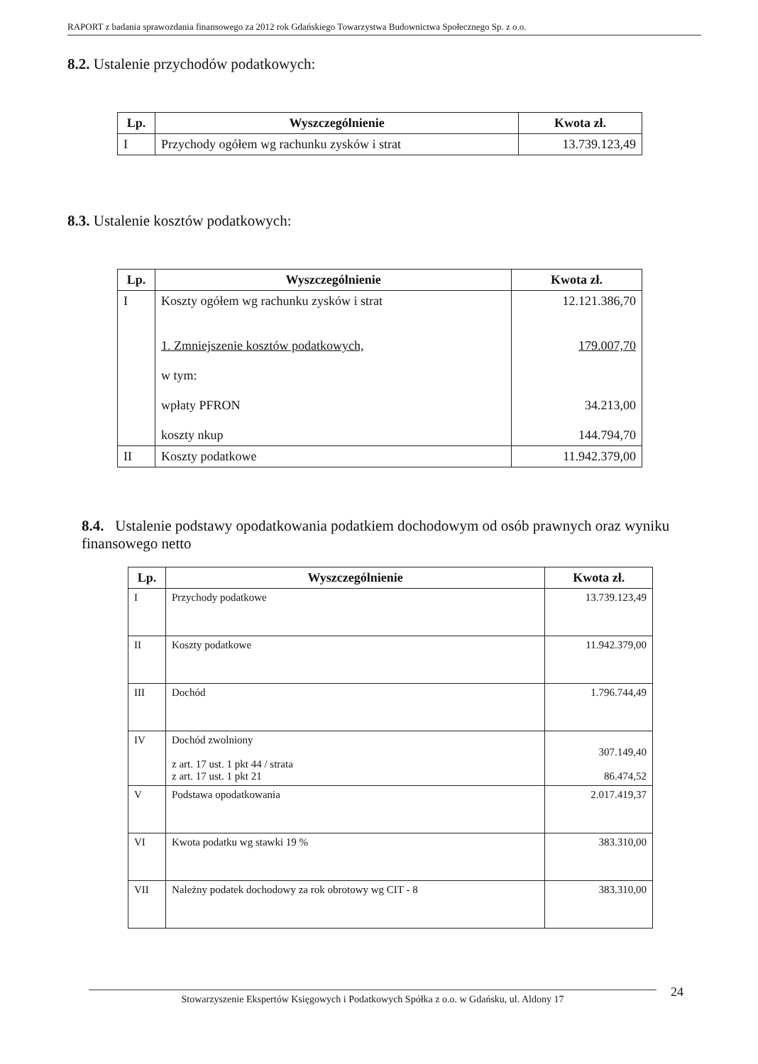RAPORT z badania sprawozdania finansowego za 2012 rok Gdańskiego Towarzystwa Budownictwa Społecznego Sp. z o.o.
8.2. Ustalenie przychodów podatkowych:
| Lp. | Wyszczególnienie | Kwota zł. |
| --- | --- | --- |
| I | Przychody ogółem wg rachunku zysków i strat | 13.739.123,49 |
8.3. Ustalenie kosztów podatkowych:
| Lp. | Wyszczególnienie | Kwota zł. |
| --- | --- | --- |
| I | Koszty ogółem wg rachunku zysków i strat 1. Zmniejszenie kosztów podatkowych, w tym: wpłaty PFRON koszty nkup | 12.121.386,70 179.007,70 34.213,00 144.794,70 |
| II | Koszty podatkowe | 11.942.379,00 |
8.4. Ustalenie podstawy opodatkowania podatkiem dochodowym od osób prawnych oraz wyniku finansowego netto
| Lp. | Wyszczególnienie | Kwota zł. |
| --- | --- | --- |
| I | Przychody podatkowe | 13.739.123,49 |
| II | Koszty podatkowe | 11.942.379,00 |
| III | Dochód | 1.796.744,49 |
| IV | Dochód zwolniony z art. 17 ust. 1 pkt 44 / strata z art. 17 ust. 1 pkt 21 | 307.149,40 86.474,52 |
| V | Podstawa opodatkowania | 2.017.419,37 |
| VI | Kwota podatku wg stawki 19 % | 383.310,00 |
| VII | Należny podatek dochodowy za rok obrotowy wg CIT - 8 | 383.310,00 |
Stowarzyszenie Ekspertów Księgowych i Podatkowych Spółka z o.o. w Gdańsku, ul. Aldony 17 24